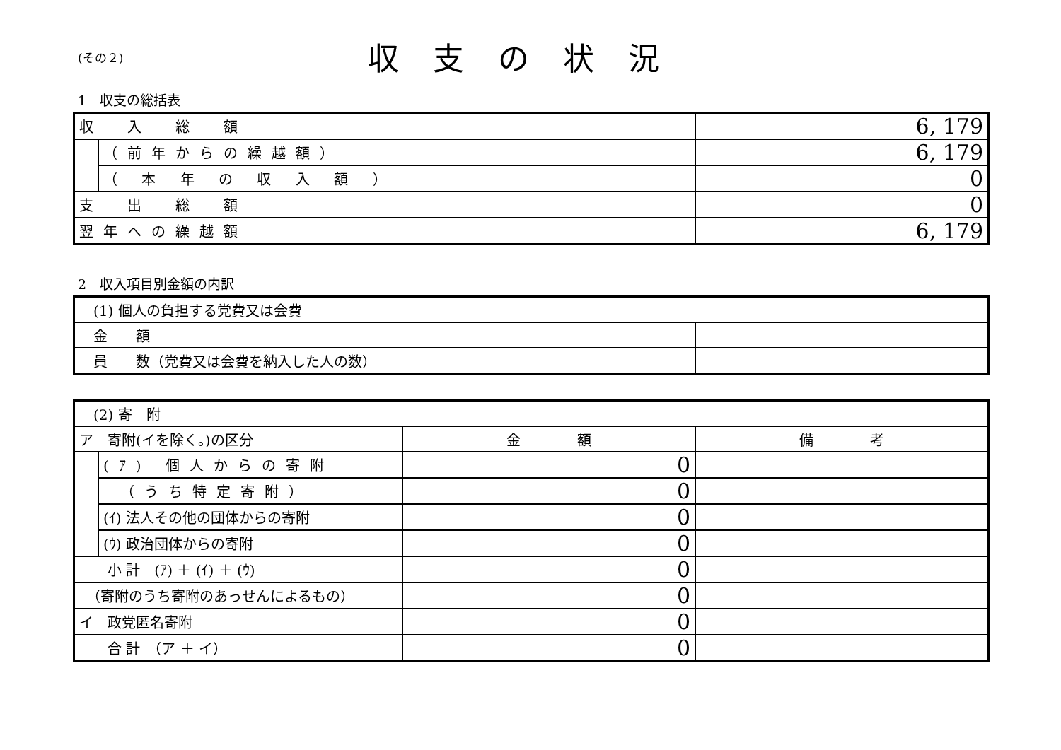(その２)
収支の状況
1　収支の総括表
| 収 入 総 額 | | 6, 179 |
| | （前年からの繰越額） | 6, 179 |
| | （ 本 年 の 収 入 額 ） | 0 |
| 支 出 総 額 | | 0 |
| 翌年への繰越額 | | 6, 179 |
2　収入項目別金額の内訳
| (1) 個人の負担する党費又は会費 | |
| 金 額 | |
| 員 数（党費又は会費を納入した人の数） | |
| (2) 寄 附 | | | |
| ア 寄附(イを除く。)の区分 | | 金 額 | 備 考 |
| | (ｱ) 個人からの寄附 | 0 | |
| | （うち特定寄附） | 0 | |
| | (ｲ) 法人その他の団体からの寄附 | 0 | |
| | (ｳ) 政治団体からの寄附 | 0 | |
| 小 計 (ｱ) ＋ (ｲ) ＋ (ｳ) | | 0 | |
| （寄附のうち寄附のあっせんによるもの） | | 0 | |
| イ 政党匿名寄附 | | 0 | |
| 合 計 （ア ＋ イ） | | 0 | |